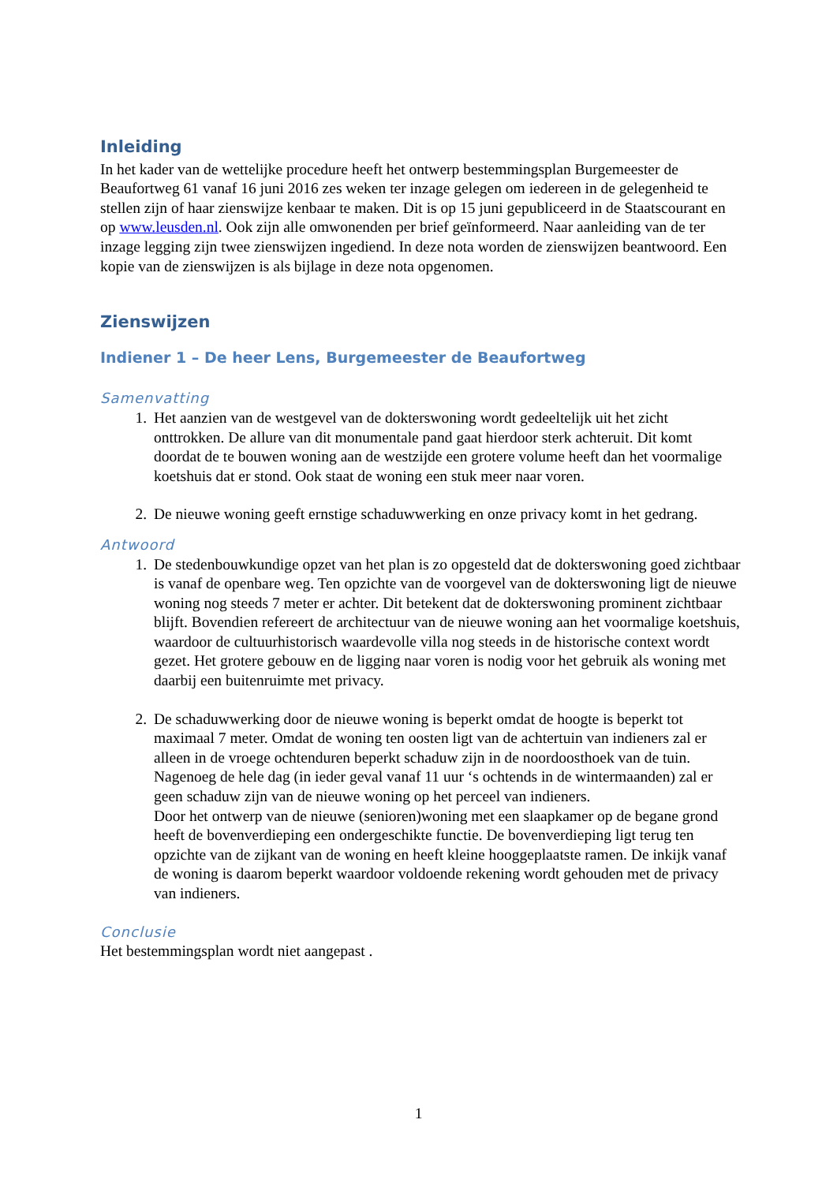Inleiding
In het kader van de wettelijke procedure heeft het ontwerp bestemmingsplan Burgemeester de Beaufortweg 61 vanaf 16 juni 2016 zes weken ter inzage gelegen om iedereen in de gelegenheid te stellen zijn of haar zienswijze kenbaar te maken. Dit is op 15 juni gepubliceerd in de Staatscourant en op www.leusden.nl. Ook zijn alle omwonenden per brief geïnformeerd. Naar aanleiding van de ter inzage legging zijn twee zienswijzen ingediend. In deze nota worden de zienswijzen beantwoord. Een kopie van de zienswijzen is als bijlage in deze nota opgenomen.
Zienswijzen
Indiener 1 – De heer Lens, Burgemeester de Beaufortweg
Samenvatting
1. Het aanzien van de westgevel van de dokterswoning wordt gedeeltelijk uit het zicht onttrokken. De allure van dit monumentale pand gaat hierdoor sterk achteruit. Dit komt doordat de te bouwen woning aan de westzijde een grotere volume heeft dan het voormalige koetshuis dat er stond. Ook staat de woning een stuk meer naar voren.
2. De nieuwe woning geeft ernstige schaduwwerking en onze privacy komt in het gedrang.
Antwoord
1. De stedenbouwkundige opzet van het plan is zo opgesteld dat de dokterswoning goed zichtbaar is vanaf de openbare weg. Ten opzichte van de voorgevel van de dokterswoning ligt de nieuwe woning nog steeds 7 meter er achter. Dit betekent dat de dokterswoning prominent zichtbaar blijft. Bovendien refereert de architectuur van de nieuwe woning aan het voormalige koetshuis, waardoor de cultuurhistorisch waardevolle villa nog steeds in de historische context wordt gezet. Het grotere gebouw en de ligging naar voren is nodig voor het gebruik als woning met daarbij een buitenruimte met privacy.
2. De schaduwwerking door de nieuwe woning is beperkt omdat de hoogte is beperkt tot maximaal 7 meter. Omdat de woning ten oosten ligt van de achtertuin van indieners zal er alleen in de vroege ochtenduren beperkt schaduw zijn in de noordoosthoek van de tuin. Nagenoeg de hele dag (in ieder geval vanaf 11 uur ‘s ochtends in de wintermaanden) zal er geen schaduw zijn van de nieuwe woning op het perceel van indieners.
Door het ontwerp van de nieuwe (senioren)woning met een slaapkamer op de begane grond heeft de bovenverdieping een ondergeschikte functie. De bovenverdieping ligt terug ten opzichte van de zijkant van de woning en heeft kleine hooggeplaatste ramen. De inkijk vanaf de woning is daarom beperkt waardoor voldoende rekening wordt gehouden met de privacy van indieners.
Conclusie
Het bestemmingsplan wordt niet aangepast .
1